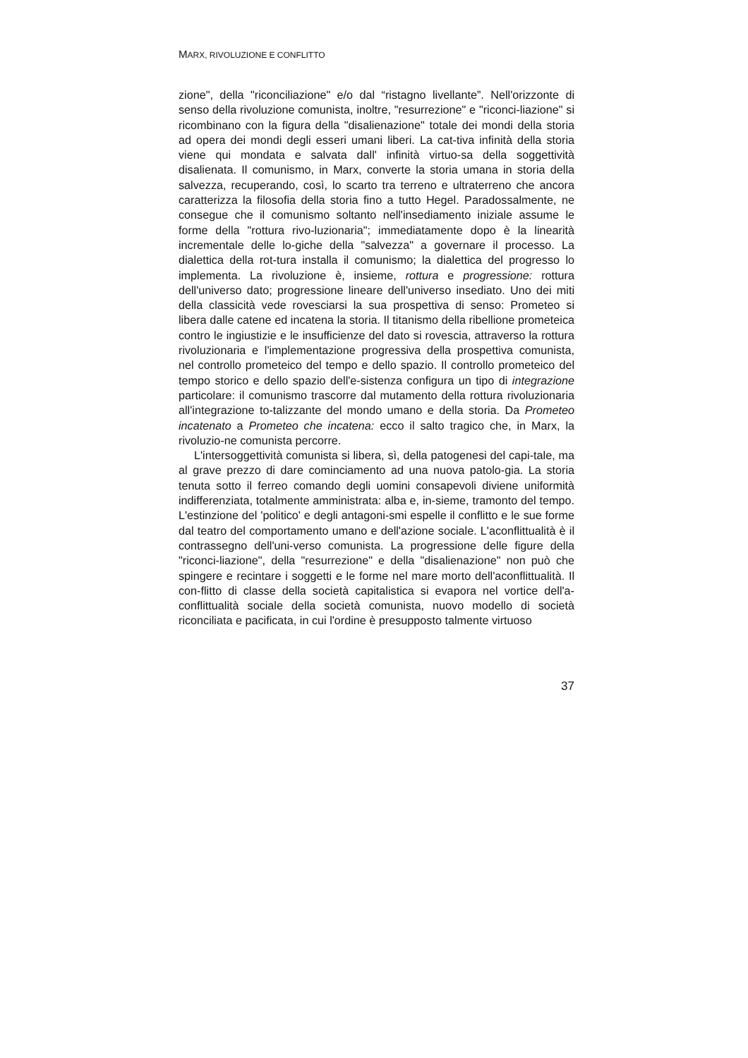MARX, RIVOLUZIONE E CONFLITTO
zione", della "riconciliazione" e/o dal “ristagno livellante”. Nell'orizzonte di senso della rivoluzione comunista, inoltre, "resurrezione" e "riconci-liazione" si ricombinano con la figura della "disalienazione" totale dei mondi della storia ad opera dei mondi degli esseri umani liberi. La cat-tiva infinità della storia viene qui mondata e salvata dall' infinità virtuo-sa della soggettività disalienata. Il comunismo, in Marx, converte la storia umana in storia della salvezza, recuperando, così, lo scarto tra terreno e ultraterreno che ancora caratterizza la filosofia della storia fino a tutto Hegel. Paradossalmente, ne consegue che il comunismo soltanto nell'insediamento iniziale assume le forme della "rottura rivo-luzionaria"; immediatamente dopo è la linearità incrementale delle lo-giche della "salvezza" a governare il processo. La dialettica della rot-tura installa il comunismo; la dialettica del progresso lo implementa. La rivoluzione è, insieme, rottura e progressione: rottura dell'universo dato; progressione lineare dell'universo insediato. Uno dei miti della classicità vede rovesciarsi la sua prospettiva di senso: Prometeo si libera dalle catene ed incatena la storia. Il titanismo della ribellione prometeica contro le ingiustizie e le insufficienze del dato si rovescia, attraverso la rottura rivoluzionaria e l'implementazione progressiva della prospettiva comunista, nel controllo prometeico del tempo e dello spazio. Il controllo prometeico del tempo storico e dello spazio dell'e-sistenza configura un tipo di integrazione particolare: il comunismo trascorre dal mutamento della rottura rivoluzionaria all'integrazione to-talizzante del mondo umano e della storia. Da Prometeo incatenato a Prometeo che incatena: ecco il salto tragico che, in Marx, la rivoluzio-ne comunista percorre.
L'intersoggettività comunista si libera, sì, della patogenesi del capi-tale, ma al grave prezzo di dare cominciamento ad una nuova patolo-gia. La storia tenuta sotto il ferreo comando degli uomini consapevoli diviene uniformità indifferenziata, totalmente amministrata: alba e, in-sieme, tramonto del tempo. L'estinzione del 'politico' e degli antagoni-smi espelle il conflitto e le sue forme dal teatro del comportamento umano e dell'azione sociale. L'aconflittualità è il contrassegno dell'uni-verso comunista. La progressione delle figure della "riconci-liazione", della "resurrezione" e della "disalienazione" non può che spingere e recintare i soggetti e le forme nel mare morto dell'aconflittualità. Il con-flitto di classe della società capitalistica si evapora nel vortice dell'a-conflittualità sociale della società comunista, nuovo modello di società riconciliata e pacificata, in cui l'ordine è presupposto talmente virtuoso
37